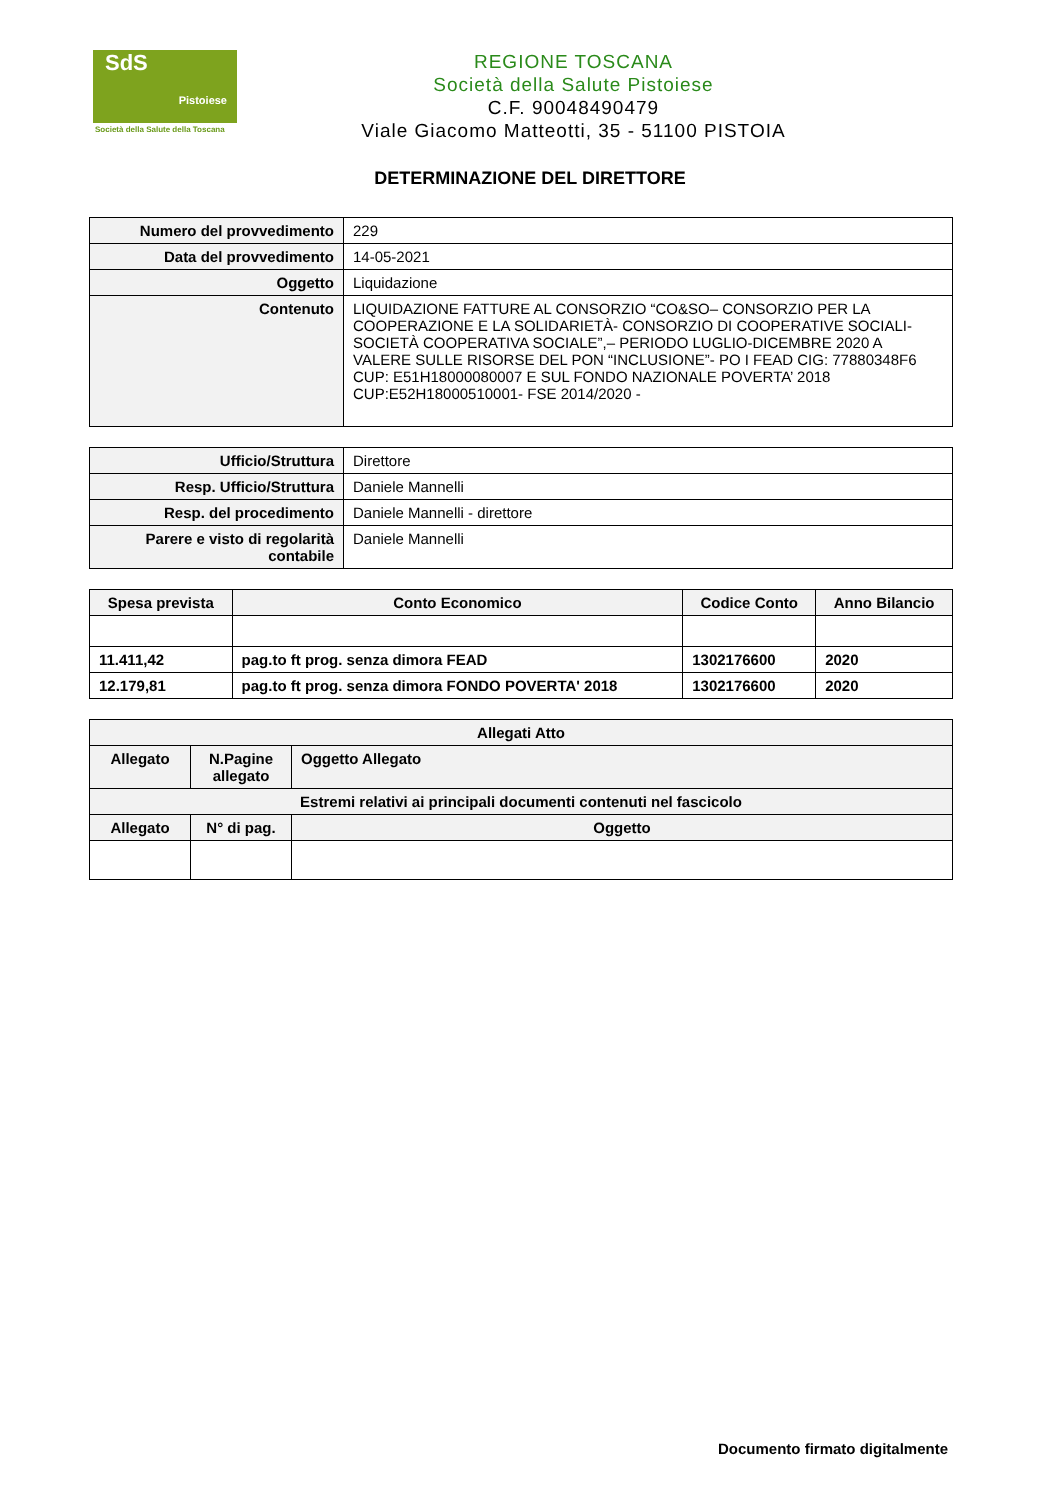SdS
Pistoiese
Società della Salute della Toscana
REGIONE TOSCANA
Società della Salute Pistoiese
C.F. 90048490479
Viale Giacomo Matteotti, 35 - 51100 PISTOIA
DETERMINAZIONE DEL DIRETTORE
| Numero del provvedimento | 229 |
| Data del provvedimento | 14-05-2021 |
| Oggetto | Liquidazione |
| Contenuto | LIQUIDAZIONE FATTURE AL CONSORZIO “CO&SO– CONSORZIO PER LA COOPERAZIONE E LA SOLIDARIETÀ- CONSORZIO DI COOPERATIVE SOCIALI-SOCIETÀ COOPERATIVA SOCIALE”,– PERIODO LUGLIO-DICEMBRE 2020 A VALERE SULLE RISORSE DEL PON “INCLUSIONE”- PO I FEAD CIG: 77880348F6 CUP: E51H18000080007 E SUL FONDO NAZIONALE POVERTA’ 2018 CUP:E52H18000510001- FSE 2014/2020 - |
| Ufficio/Struttura | Direttore |
| Resp. Ufficio/Struttura | Daniele Mannelli |
| Resp. del procedimento | Daniele Mannelli - direttore |
| Parere e visto di regolarità contabile | Daniele Mannelli |
| Spesa prevista | Conto Economico | Codice Conto | Anno Bilancio |
| --- | --- | --- | --- |
| 11.411,42 | pag.to ft prog. senza dimora FEAD | 1302176600 | 2020 |
| 12.179,81 | pag.to ft prog. senza dimora FONDO POVERTA' 2018 | 1302176600 | 2020 |
| Allegati Atto | | |
| --- | --- | --- |
| Allegato | N.Pagine allegato | Oggetto Allegato |
| Estremi relativi ai principali documenti contenuti nel fascicolo | | |
| Allegato | N° di pag. | Oggetto |
Documento firmato digitalmente